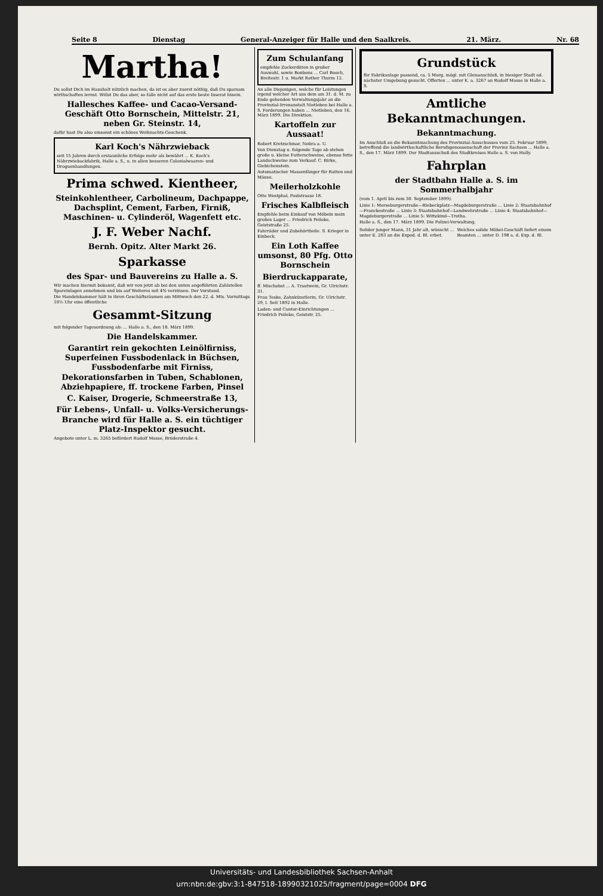Seite 8 Dienstag General-Anzeiger für Halle und den Saalkreis. 21. März. Nr. 68
Martha!
Du sollst Dich im Haushalt nützlich machen, da ist es aber zuerst nöthig, daß Du sparsam wirthschaften lernst. Willst Du das aber, so falle nicht auf das erste beste Inserat hinein.
Hallesches Kaffee- und Cacao-Versand-Geschäft Otto Bornschein, Mittelstr. 21, neben Gr. Steinstr. 14,
dafür hast Du also umsonst ein schönes Weihnachts-Geschenk.
Karl Koch's Nährzwieback
seit 15 Jahren durch erstaunliche Erfolge mehr als bewährt ... K. Koch's Nährzwiebackfabrik, Halle a. S., u. in allen besseren Colonialwaaren- und Droguenhandlungen.
Prima schwed. Kientheer,
Steinkohlentheer, Carbolineum, Dachpappe, Dachsplint, Cement, Farben, Firniß, Maschinen- u. Cylinderöl, Wagenfett etc.
J. F. Weber Nachf.
Bernh. Opitz. Alter Markt 26.
Sparkasse
des Spar- und Bauvereins zu Halle a. S.
Wir machen hiermit bekannt, daß wir von jetzt ab bei den unten angeführten Zahlstellen Spareinlagen annehmen und bis auf Weiteres mit 4% verzinsen. Der Vorstand.
Die Handelskammer hält in ihren Geschäftsräumen am Mittwoch den 22. d. Mts. Vormittags 10½ Uhr eine öffentliche
Gesammt-Sitzung
mit folgender Tagesordnung ab: ... Halle a. S., den 18. März 1899.
Die Handelskammer.
Garantirt rein gekochten Leinölfirniss, Superfeinen Fussbodenlack in Büchsen, Fussbodenfarbe mit Firniss, Dekorationsfarben in Tuben, Schablonen, Abziehpapiere, ff. trockene Farben, Pinsel
C. Kaiser, Drogerie, Schmeerstraße 13,
Für Lebens-, Unfall- u. Volks-Versicherungs-Branche wird für Halle a. S. ein tüchtiger Platz-Inspektor gesucht.
Angebote unter L. m. 3265 befördert Rudolf Mosse, Brüderstraße 4.
Zum Schulanfang
empfehle Zuckerdüten in großer Auswahl, sowie Bonbons ... Carl Booch, Breitestr. 1 u. Markt Rother Thurm 12.
An alle Diejenigen, welche für Leistungen irgend welcher Art aus dem am 31. d. M. zu Ende gehenden Verwaltungsjahr an die Provinzial-Irrenanstalt Nietleben bei Halle a. S. Forderungen haben ... Nietleben, den 16. März 1899. Die Direktion.
Kartoffeln zur Aussaat!
Robert Kretzschmar, Nebra a. U.
Von Dienstag u. folgende Tage ab stehen große u. kleine Futterschweine, ebenso fette Landschweine zum Verkauf. C. Birke, Giebichenstein.
Automatischer Massenfänger für Ratten und Mäuse.
Meilerholzkohle
Otto Westphal, Poststrasse 18.
Frisches Kalbfleisch
Empfehle beim Einkauf von Möbeln mein großes Lager ... Friedrich Peileke, Geiststraße 25.
Fahrräder und Zubehörtheile. S. Krieger in Einbeck.
Ein Loth Kaffee umsonst, 80 Pfg. Otto Bornschein
Bierdruckapparate,
ff. Mischobst ... A. Trautwein, Gr. Ulrichstr. 31.
Frau Teske, Zahnkünstlerin, Gr. Ulrichstr. 29, I. Seit 1892 in Halle.
Laden- und Contor-Einrichtungen ... Friedrich Peileke, Geiststr. 25.
Grundstück
für Fabrikanlage passend, ca. 5 Morg. mögl. mit Gleisanschluß, in hiesiger Stadt od. nächster Umgebung gesucht. Offerten ... unter K. a. 3267 an Rudolf Mosse in Halle a. S.
Amtliche Bekanntmachungen.
Bekanntmachung.
Im Anschluß an die Bekanntmachung des Provinzial-Ausschusses vom 25. Februar 1899, betreffend die landwirthschaftliche Berufsgenossenschaft der Provinz Sachsen ... Halle a. S., den 17. März 1899. Der Stadtausschuß des Stadtkreises Halle a. S. von Holly.
Fahrplan
der Stadtbahn Halle a. S. im Sommerhalbjahr
(vom 1. April bis zum 30. September 1899).
Linie 1: Merseburgerstraße—Riebeckplatz—Magdeburgerstraße ... Linie 2: Staatsbahnhof—Franckestraße ... Linie 3: Staatsbahnhof—Landwehrstraße ... Linie 4: Staatsbahnhof—Magdeburgerstraße ... Linie 5: Wittekind—Trotha.
Halle a. S., den 17. März 1899. Die Polizei-Verwaltung.
Solider junger Mann, 31 Jahr alt, wünscht ... unter E. 203 an die Exped. d. Bl. erbet.
Welches solide Möbel-Geschäft liefert einem Beamten ... unter D. 198 a. d. Exp. d. Bl.
Universitäts- und Landesbibliothek Sachsen-Anhalt
urn:nbn:de:gbv:3:1-847518-18990321025/fragment/page=0004 DFG